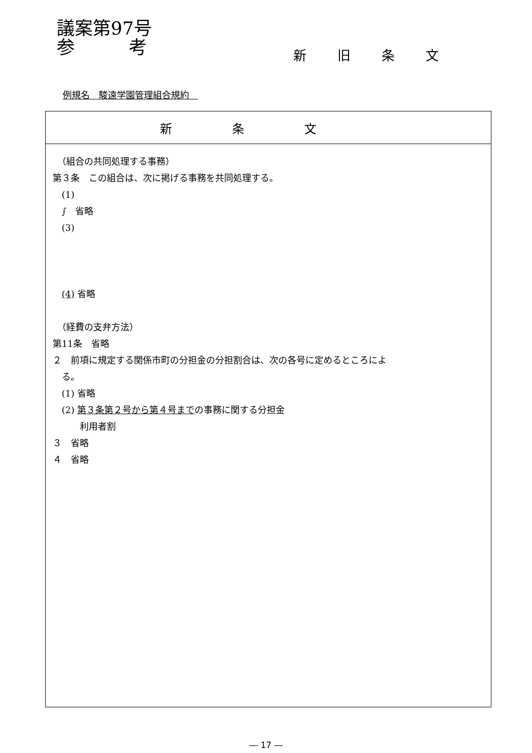議案第97号
参　　　考
新旧条文
例規名　駿遠学園管理組合規約　
| 新条文 |
| --- |
| （組合の共同処理する事務） 第３条 この組合は、次に掲げる事務を共同処理する。 (1) ∫ 省略 (3) (4) 省略 （経費の支弁方法） 第11条 省略 ２ 前項に規定する関係市町の分担金の分担割合は、次の各号に定めるところによ る。 (1) 省略 (2) 第３条第２号から第４号まで の事務に関する分担金 利用者割 ３ 省略 ４ 省略 |
― 17 ―